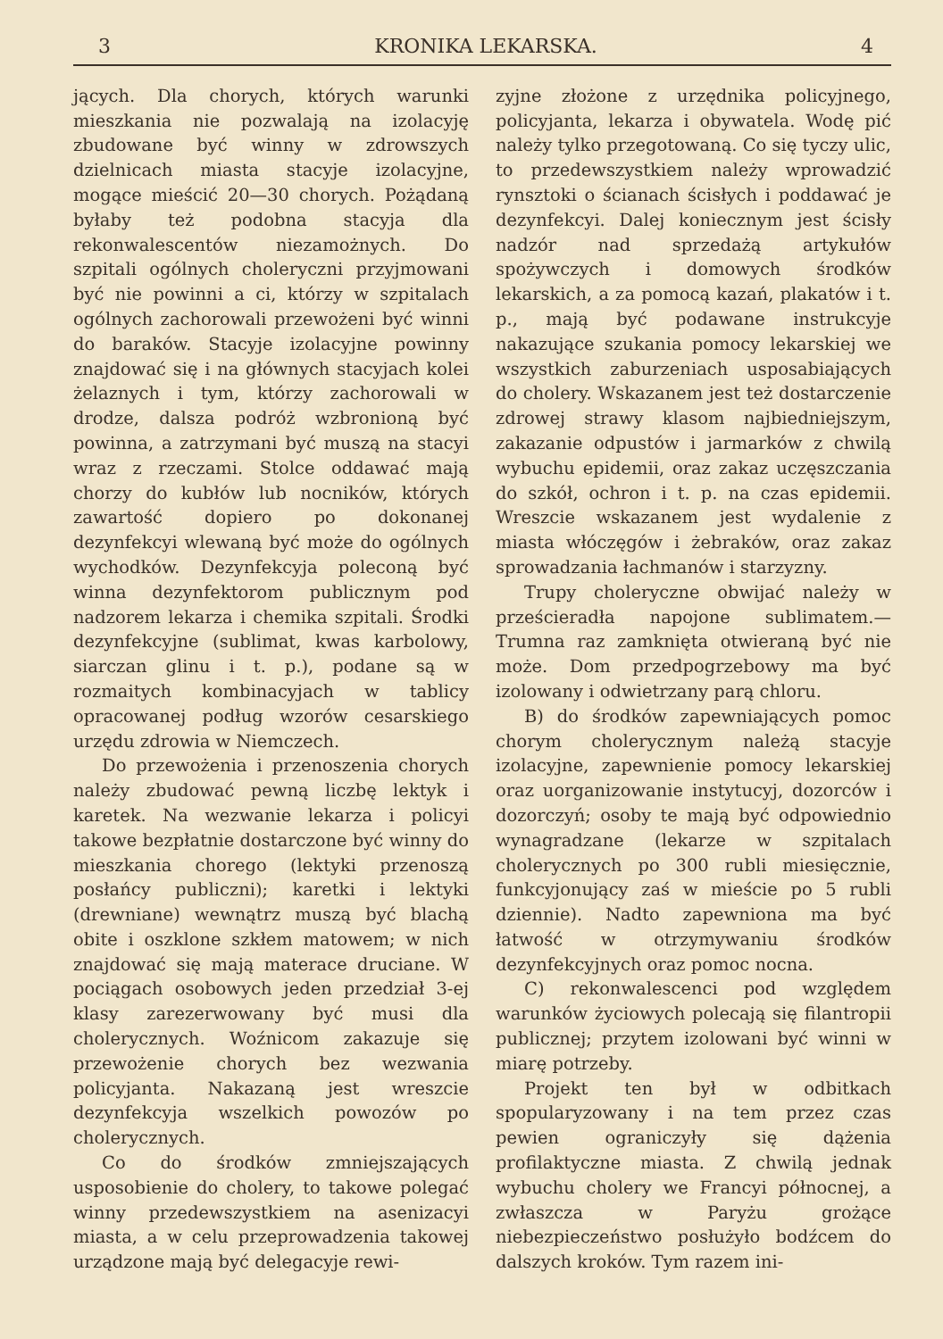3 KRONIKA LEKARSKA. 4
jących. Dla chorych, których warunki mieszkania nie pozwalają na izolacyję zbudowane być winny w zdrowszych dzielnicach miasta stacyje izolacyjne, mogące mieścić 20—30 chorych. Pożądaną byłaby też podobna stacyja dla rekonwalescentów niezamożnych. Do szpitali ogólnych choleryczni przyjmowani być nie powinni a ci, którzy w szpitalach ogólnych zachorowali przewożeni być winni do baraków. Stacyje izolacyjne powinny znajdować się i na głównych stacyjach kolei żelaznych i tym, którzy zachorowali w drodze, dalsza podróż wzbronioną być powinna, a zatrzymani być muszą na stacyi wraz z rzeczami. Stolce oddawać mają chorzy do kubłów lub nocników, których zawartość dopiero po dokonanej dezynfekcyi wlewaną być może do ogólnych wychodków. Dezynfekcyja poleconą być winna dezynfektorom publicznym pod nadzorem lekarza i chemika szpitali. Środki dezynfekcyjne (sublimat, kwas karbolowy, siarczan glinu i t. p.), podane są w rozmaitych kombinacyjach w tablicy opracowanej podług wzorów cesarskiego urzędu zdrowia w Niemczech.
Do przewożenia i przenoszenia chorych należy zbudować pewną liczbę lektyk i karetek. Na wezwanie lekarza i policyi takowe bezpłatnie dostarczone być winny do mieszkania chorego (lektyki przenoszą posłańcy publiczni); karetki i lektyki (drewniane) wewnątrz muszą być blachą obite i oszklone szkłem matowem; w nich znajdować się mają materace druciane. W pociągach osobowych jeden przedział 3-ej klasy zarezerwowany być musi dla cholerycznych. Woźnicom zakazuje się przewożenie chorych bez wezwania policyjanta. Nakazaną jest wreszcie dezynfekcyja wszelkich powozów po cholerycznych.
Co do środków zmniejszających usposobienie do cholery, to takowe polegać winny przedewszystkiem na asenizacyi miasta, a w celu przeprowadzenia takowej urządzone mają być delegacyje rewi-
zyjne złożone z urzędnika policyjnego, policyjanta, lekarza i obywatela. Wodę pić należy tylko przegotowaną. Co się tyczy ulic, to przedewszystkiem należy wprowadzić rynsztoki o ścianach ścisłych i poddawać je dezynfekcyi. Dalej koniecznym jest ścisły nadzór nad sprzedażą artykułów spożywczych i domowych środków lekarskich, a za pomocą kazań, plakatów i t. p., mają być podawane instrukcyje nakazujące szukania pomocy lekarskiej we wszystkich zaburzeniach usposabiających do cholery. Wskazanem jest też dostarczenie zdrowej strawy klasom najbiedniejszym, zakazanie odpustów i jarmarków z chwilą wybuchu epidemii, oraz zakaz uczęszczania do szkół, ochron i t. p. na czas epidemii. Wreszcie wskazanem jest wydalenie z miasta włóczęgów i żebraków, oraz zakaz sprowadzania łachmanów i starzyzny.
Trupy choleryczne obwijać należy w prześcieradła napojone sublimatem.— Trumna raz zamknięta otwieraną być nie może. Dom przedpogrzebowy ma być izolowany i odwietrzany parą chloru.
B) do środków zapewniających pomoc chorym cholerycznym należą stacyje izolacyjne, zapewnienie pomocy lekarskiej oraz uorganizowanie instytucyj, dozorców i dozorczyń; osoby te mają być odpowiednio wynagradzane (lekarze w szpitalach cholerycznych po 300 rubli miesięcznie, funkcyjonujący zaś w mieście po 5 rubli dziennie). Nadto zapewniona ma być łatwość w otrzymywaniu środków dezynfekcyjnych oraz pomoc nocna.
C) rekonwalescenci pod względem warunków życiowych polecają się filantropii publicznej; przytem izolowani być winni w miarę potrzeby.
Projekt ten był w odbitkach spopularyzowany i na tem przez czas pewien ograniczyły się dążenia profilaktyczne miasta. Z chwilą jednak wybuchu cholery we Francyi północnej, a zwłaszcza w Paryżu grożące niebezpieczeństwo posłużyło bodźcem do dalszych kroków. Tym razem ini-